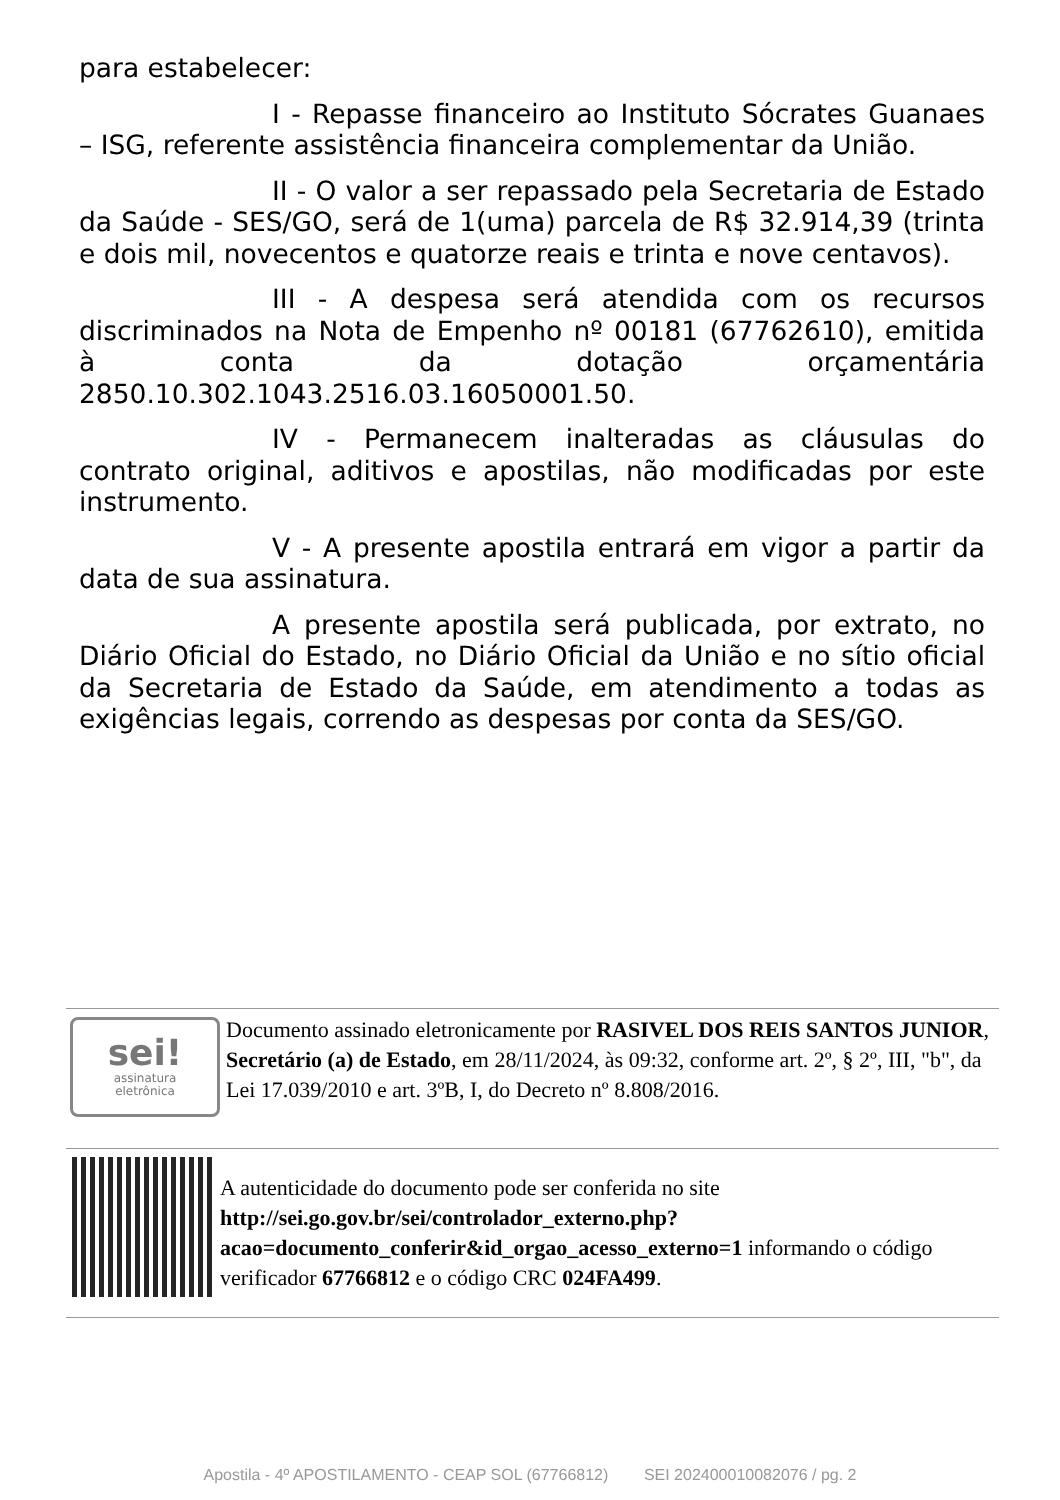para estabelecer:
I - Repasse financeiro ao Instituto Sócrates Guanaes – ISG, referente assistência financeira complementar da União.
II - O valor a ser repassado pela Secretaria de Estado da Saúde - SES/GO, será de 1(uma) parcela de R$ 32.914,39 (trinta e dois mil, novecentos e quatorze reais e trinta e nove centavos).
III - A despesa será atendida com os recursos discriminados na Nota de Empenho nº 00181 (67762610), emitida à conta da dotação orçamentária 2850.10.302.1043.2516.03.16050001.50.
IV - Permanecem inalteradas as cláusulas do contrato original, aditivos e apostilas, não modificadas por este instrumento.
V - A presente apostila entrará em vigor a partir da data de sua assinatura.
A presente apostila será publicada, por extrato, no Diário Oficial do Estado, no Diário Oficial da União e no sítio oficial da Secretaria de Estado da Saúde, em atendimento a todas as exigências legais, correndo as despesas por conta da SES/GO.
sei!
assinatura
eletrônica
Documento assinado eletronicamente por RASIVEL DOS REIS SANTOS JUNIOR, Secretário (a) de Estado, em 28/11/2024, às 09:32, conforme art. 2º, § 2º, III, "b", da Lei 17.039/2010 e art. 3ºB, I, do Decreto nº 8.808/2016.
A autenticidade do documento pode ser conferida no site http://sei.go.gov.br/sei/controlador_externo.php?acao=documento_conferir&id_orgao_acesso_externo=1 informando o código verificador 67766812 e o código CRC 024FA499.
Apostila - 4º APOSTILAMENTO - CEAP SOL (67766812) SEI 202400010082076 / pg. 2